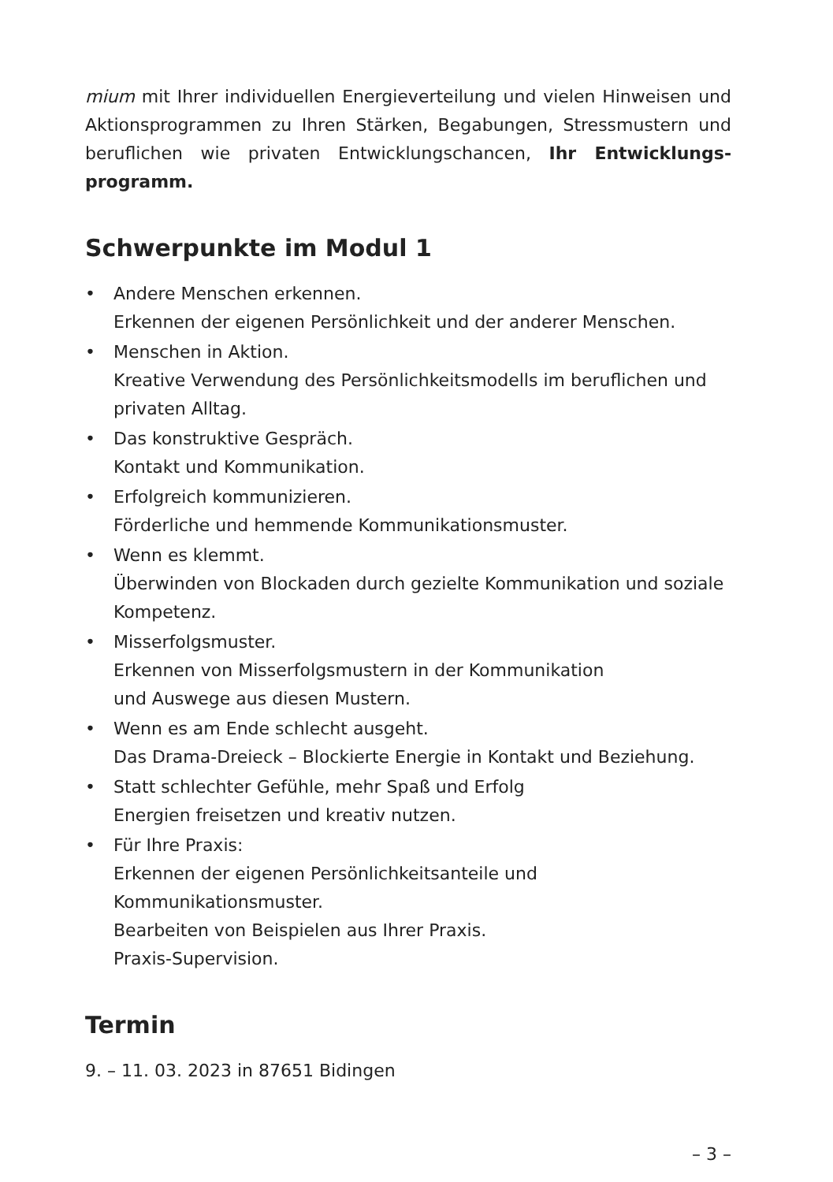mium mit Ihrer individuellen Energieverteilung und vielen Hinweisen und Aktionsprogrammen zu Ihren Stärken, Begabungen, Stressmustern und beruflichen wie privaten Entwicklungschancen, Ihr Entwicklungs­programm.
Schwerpunkte im Modul 1
• Andere Menschen erkennen.
Erkennen der eigenen Persönlichkeit und der anderer Menschen.
• Menschen in Aktion.
Kreative Verwendung des Persönlichkeitsmodells im beruflichen und privaten Alltag.
• Das konstruktive Gespräch.
Kontakt und Kommunikation.
• Erfolgreich kommunizieren.
Förderliche und hemmende Kommunikationsmuster.
• Wenn es klemmt.
Überwinden von Blockaden durch gezielte Kommunikation und soziale Kompetenz.
• Misserfolgsmuster.
Erkennen von Misserfolgsmustern in der Kommunikation
und Auswege aus diesen Mustern.
• Wenn es am Ende schlecht ausgeht.
Das Drama-Dreieck – Blockierte Energie in Kontakt und Beziehung.
• Statt schlechter Gefühle, mehr Spaß und Erfolg
Energien freisetzen und kreativ nutzen.
• Für Ihre Praxis:
Erkennen der eigenen Persönlichkeitsanteile und
Kommunikationsmuster.
Bearbeiten von Beispielen aus Ihrer Praxis.
Praxis-Supervision.
Termin
9. – 11. 03. 2023 in 87651 Bidingen
– 3 –